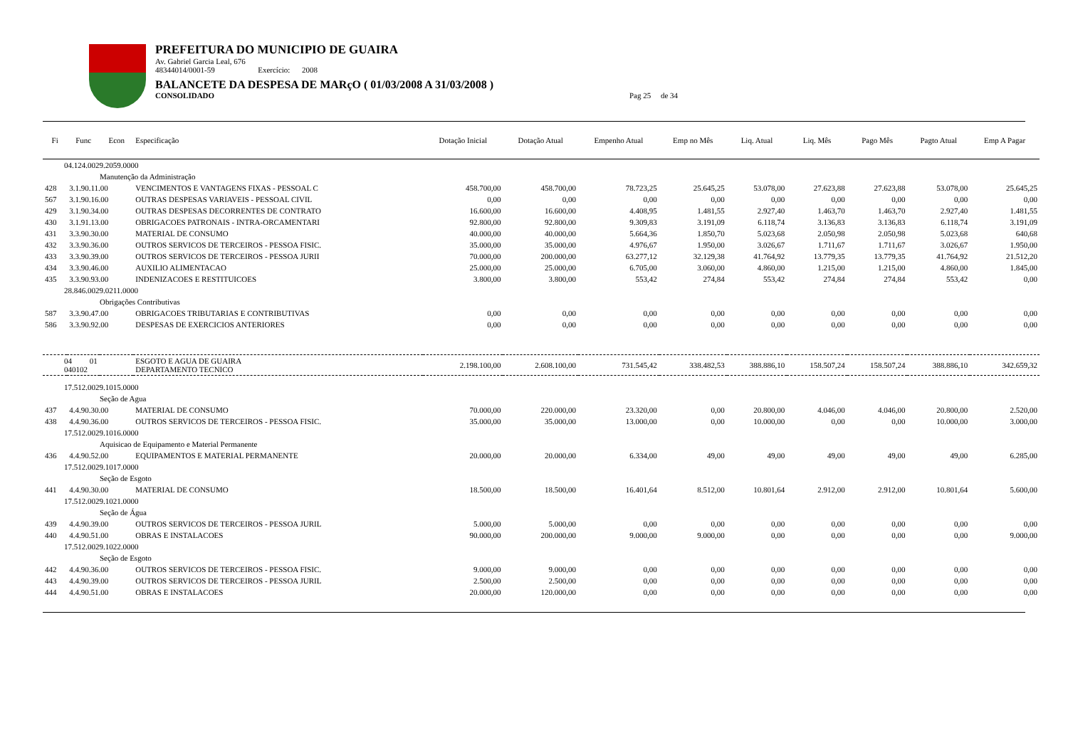PREFEITURA DO MUNICIPIO DE GUAIRA
Av. Gabriel Garcia Leal, 676
48344014/0001-59 Exercício: 2008
BALANCETE DA DESPESA DE MARçO ( 01/03/2008 A 31/03/2008 )
CONSOLIDADO Pag 25 de 34
| Fi | Func | Econ | Especificação | Dotação Inicial | Dotação Atual | Empenho Atual | Emp no Mês | Liq. Atual | Liq. Mês | Pago Mês | Pagto Atual | Emp A Pagar |
| --- | --- | --- | --- | --- | --- | --- | --- | --- | --- | --- | --- | --- |
| 04.124.0029.2059.0000 | | | | | | | | | | | | |
| Manutenção da Administração | | | | | | | | | | | | |
| 428 | 3.1.90.11.00 | | VENCIMENTOS E VANTAGENS FIXAS - PESSOAL C | 458.700,00 | 458.700,00 | 78.723,25 | 25.645,25 | 53.078,00 | 27.623,88 | 27.623,88 | 53.078,00 | 25.645,25 |
| 567 | 3.1.90.16.00 | | OUTRAS DESPESAS VARIAVEIS - PESSOAL CIVIL | 0,00 | 0,00 | 0,00 | 0,00 | 0,00 | 0,00 | 0,00 | 0,00 | 0,00 |
| 429 | 3.1.90.34.00 | | OUTRAS DESPESAS DECORRENTES DE CONTRATO | 16.600,00 | 16.600,00 | 4.408,95 | 1.481,55 | 2.927,40 | 1.463,70 | 1.463,70 | 2.927,40 | 1.481,55 |
| 430 | 3.1.91.13.00 | | OBRIGACOES PATRONAIS - INTRA-ORCAMENTARI | 92.800,00 | 92.800,00 | 9.309,83 | 3.191,09 | 6.118,74 | 3.136,83 | 3.136,83 | 6.118,74 | 3.191,09 |
| 431 | 3.3.90.30.00 | | MATERIAL DE CONSUMO | 40.000,00 | 40.000,00 | 5.664,36 | 1.850,70 | 5.023,68 | 2.050,98 | 2.050,98 | 5.023,68 | 640,68 |
| 432 | 3.3.90.36.00 | | OUTROS SERVICOS DE TERCEIROS - PESSOA FISIC. | 35.000,00 | 35.000,00 | 4.976,67 | 1.950,00 | 3.026,67 | 1.711,67 | 1.711,67 | 3.026,67 | 1.950,00 |
| 433 | 3.3.90.39.00 | | OUTROS SERVICOS DE TERCEIROS - PESSOA JURII | 70.000,00 | 200.000,00 | 63.277,12 | 32.129,38 | 41.764,92 | 13.779,35 | 13.779,35 | 41.764,92 | 21.512,20 |
| 434 | 3.3.90.46.00 | | AUXILIO ALIMENTACAO | 25.000,00 | 25.000,00 | 6.705,00 | 3.060,00 | 4.860,00 | 1.215,00 | 1.215,00 | 4.860,00 | 1.845,00 |
| 435 | 3.3.90.93.00 | | INDENIZACOES E RESTITUICOES | 3.800,00 | 3.800,00 | 553,42 | 274,84 | 553,42 | 274,84 | 274,84 | 553,42 | 0,00 |
| 28.846.0029.0211.0000 | | | | | | | | | | | | |
| Obrigações Contributivas | | | | | | | | | | | | |
| 587 | 3.3.90.47.00 | | OBRIGACOES TRIBUTARIAS E CONTRIBUTIVAS | 0,00 | 0,00 | 0,00 | 0,00 | 0,00 | 0,00 | 0,00 | 0,00 | 0,00 |
| 586 | 3.3.90.92.00 | | DESPESAS DE EXERCICIOS ANTERIORES | 0,00 | 0,00 | 0,00 | 0,00 | 0,00 | 0,00 | 0,00 | 0,00 | 0,00 |
| 04 01 040102 | | | ESGOTO E AGUA DE GUAIRA DEPARTAMENTO TECNICO | 2.198.100,00 | 2.608.100,00 | 731.545,42 | 338.482,53 | 388.886,10 | 158.507,24 | 158.507,24 | 388.886,10 | 342.659,32 |
| 17.512.0029.1015.0000 | | | | | | | | | | | | |
| Seção de Agua | | | | | | | | | | | | |
| 437 | 4.4.90.30.00 | | MATERIAL DE CONSUMO | 70.000,00 | 220.000,00 | 23.320,00 | 0,00 | 20.800,00 | 4.046,00 | 4.046,00 | 20.800,00 | 2.520,00 |
| 438 | 4.4.90.36.00 | | OUTROS SERVICOS DE TERCEIROS - PESSOA FISIC. | 35.000,00 | 35.000,00 | 13.000,00 | 0,00 | 10.000,00 | 0,00 | 0,00 | 10.000,00 | 3.000,00 |
| 17.512.0029.1016.0000 | | | | | | | | | | | | |
| Aquisicao de Equipamento e Material Permanente | | | | | | | | | | | | |
| 436 | 4.4.90.52.00 | | EQUIPAMENTOS E MATERIAL PERMANENTE | 20.000,00 | 20.000,00 | 6.334,00 | 49,00 | 49,00 | 49,00 | 49,00 | 49,00 | 6.285,00 |
| 17.512.0029.1017.0000 | | | | | | | | | | | | |
| Seção de Esgoto | | | | | | | | | | | | |
| 441 | 4.4.90.30.00 | | MATERIAL DE CONSUMO | 18.500,00 | 18.500,00 | 16.401,64 | 8.512,00 | 10.801,64 | 2.912,00 | 2.912,00 | 10.801,64 | 5.600,00 |
| 17.512.0029.1021.0000 | | | | | | | | | | | | |
| Seção de Água | | | | | | | | | | | | |
| 439 | 4.4.90.39.00 | | OUTROS SERVICOS DE TERCEIROS - PESSOA JURIL | 5.000,00 | 5.000,00 | 0,00 | 0,00 | 0,00 | 0,00 | 0,00 | 0,00 | 0,00 |
| 440 | 4.4.90.51.00 | | OBRAS E INSTALACOES | 90.000,00 | 200.000,00 | 9.000,00 | 9.000,00 | 0,00 | 0,00 | 0,00 | 0,00 | 9.000,00 |
| 17.512.0029.1022.0000 | | | | | | | | | | | | |
| Seção de Esgoto | | | | | | | | | | | | |
| 442 | 4.4.90.36.00 | | OUTROS SERVICOS DE TERCEIROS - PESSOA FISIC. | 9.000,00 | 9.000,00 | 0,00 | 0,00 | 0,00 | 0,00 | 0,00 | 0,00 | 0,00 |
| 443 | 4.4.90.39.00 | | OUTROS SERVICOS DE TERCEIROS - PESSOA JURIL | 2.500,00 | 2.500,00 | 0,00 | 0,00 | 0,00 | 0,00 | 0,00 | 0,00 | 0,00 |
| 444 | 4.4.90.51.00 | | OBRAS E INSTALACOES | 20.000,00 | 120.000,00 | 0,00 | 0,00 | 0,00 | 0,00 | 0,00 | 0,00 | 0,00 |